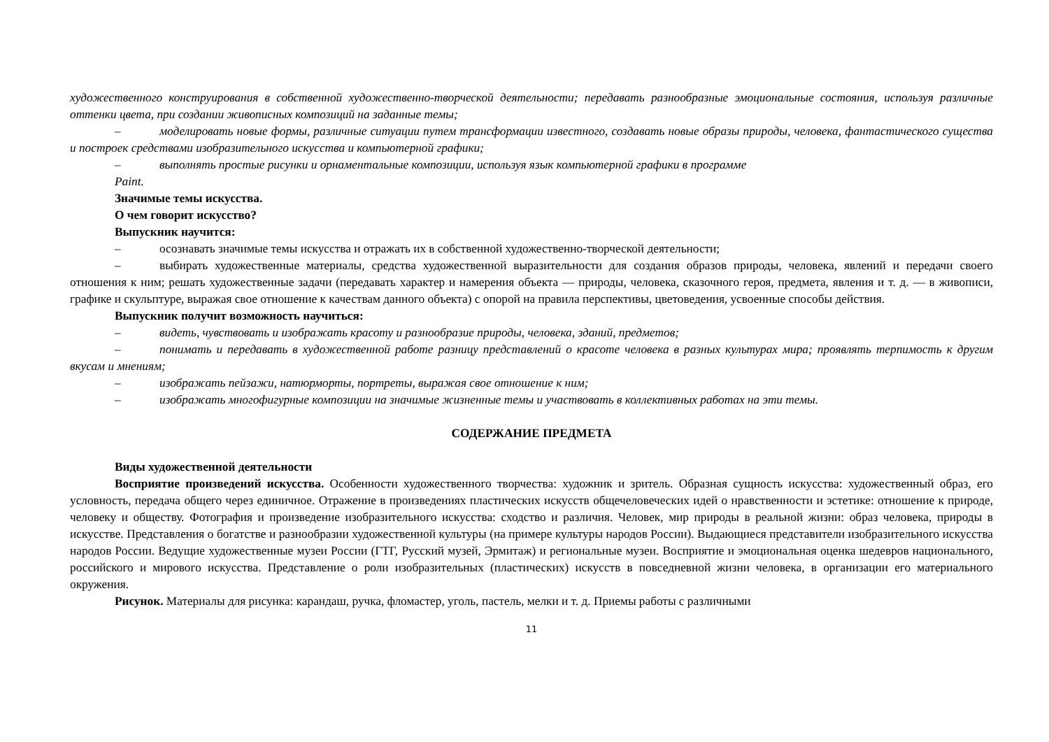художественного конструирования в собственной художественно-творческой деятельности; передавать разнообразные эмоциональные состояния, используя различные оттенки цвета, при создании живописных композиций на заданные темы;
– моделировать новые формы, различные ситуации путем трансформации известного, создавать новые образы природы, человека, фантастического существа и построек средствами изобразительного искусства и компьютерной графики;
– выполнять простые рисунки и орнаментальные композиции, используя язык компьютерной графики в программе
Paint.
Значимые темы искусства.
О чем говорит искусство?
Выпускник научится:
– осознавать значимые темы искусства и отражать их в собственной художественно-творческой деятельности;
– выбирать художественные материалы, средства художественной выразительности для создания образов природы, человека, явлений и передачи своего отношения к ним; решать художественные задачи (передавать характер и намерения объекта — природы, человека, сказочного героя, предмета, явления и т. д. — в живописи, графике и скульптуре, выражая свое отношение к качествам данного объекта) с опорой на правила перспективы, цветоведения, усвоенные способы действия.
Выпускник получит возможность научиться:
– видеть, чувствовать и изображать красоту и разнообразие природы, человека, зданий, предметов;
– понимать и передавать в художественной работе разницу представлений о красоте человека в разных культурах мира; проявлять терпимость к другим вкусам и мнениям;
– изображать пейзажи, натюрморты, портреты, выражая свое отношение к ним;
– изображать многофигурные композиции на значимые жизненные темы и участвовать в коллективных работах на эти темы.
СОДЕРЖАНИЕ ПРЕДМЕТА
Виды художественной деятельности
Восприятие произведений искусства. Особенности художественного творчества: художник и зритель. Образная сущность искусства: художественный образ, его условность, передача общего через единичное. Отражение в произведениях пластических искусств общечеловеческих идей о нравственности и эстетике: отношение к природе, человеку и обществу. Фотография и произведение изобразительного искусства: сходство и различия. Человек, мир природы в реальной жизни: образ человека, природы в искусстве. Представления о богатстве и разнообразии художественной культуры (на примере культуры народов России). Выдающиеся представители изобразительного искусства народов России. Ведущие художественные музеи России (ГТГ, Русский музей, Эрмитаж) и региональные музеи. Восприятие и эмоциональная оценка шедевров национального, российского и мирового искусства. Представление о роли изобразительных (пластических) искусств в повседневной жизни человека, в организации его материального окружения.
Рисунок. Материалы для рисунка: карандаш, ручка, фломастер, уголь, пастель, мелки и т. д. Приемы работы с различными
11